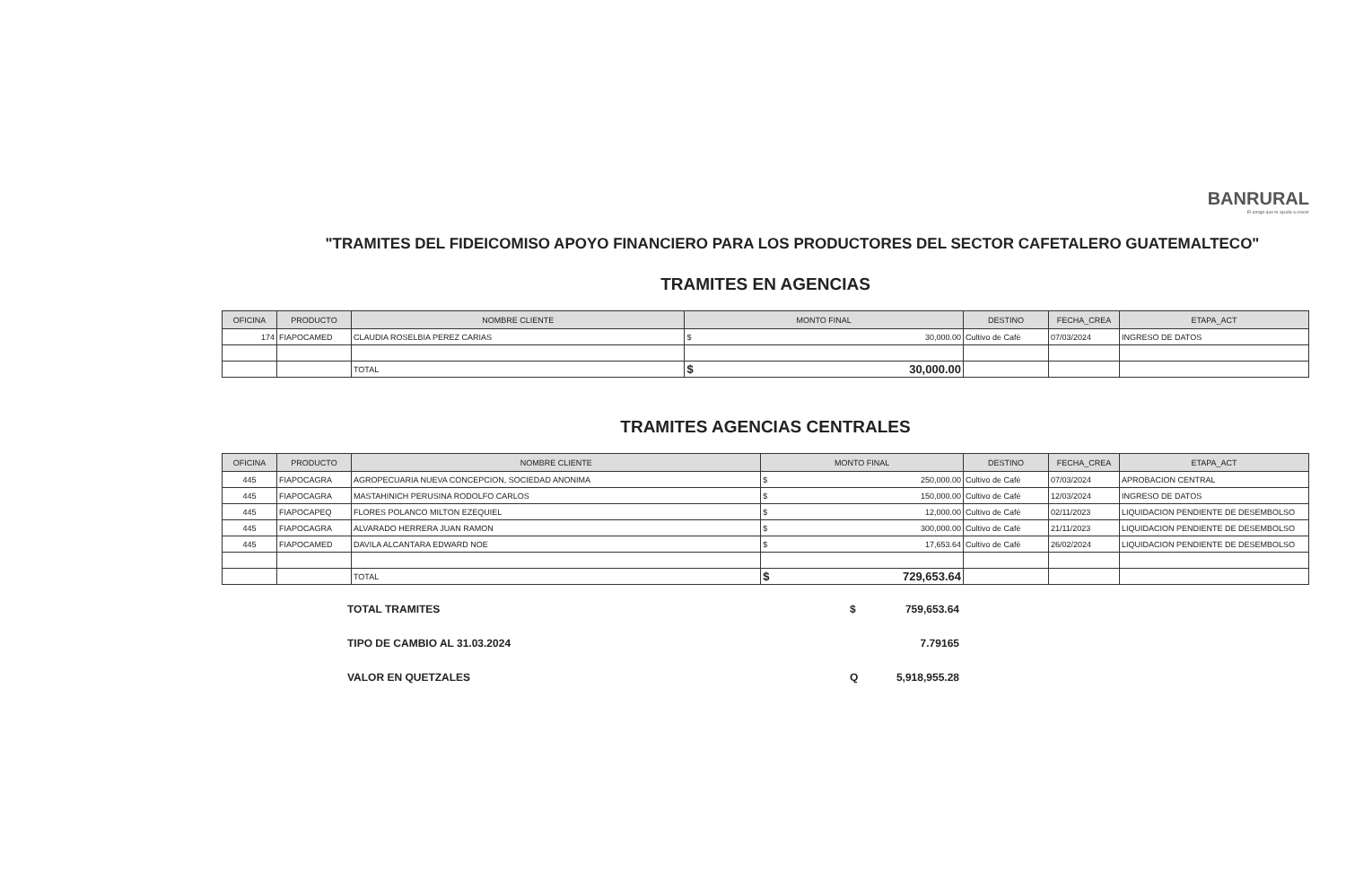BANRURAL
El amigo que te ayuda a crecer
"TRAMITES DEL FIDEICOMISO APOYO FINANCIERO PARA LOS PRODUCTORES DEL SECTOR CAFETALERO GUATEMALTECO"
TRAMITES EN AGENCIAS
| OFICINA | PRODUCTO | NOMBRE CLIENTE | MONTO FINAL | | DESTINO | FECHA_CREA | ETAPA_ACT |
| --- | --- | --- | --- | --- | --- | --- | --- |
| 174 | FIAPOCAMED | CLAUDIA ROSELBIA PEREZ CARIAS | $ | 30,000.00 | Cultivo de Café | 07/03/2024 | INGRESO DE DATOS |
| | | TOTAL | $ | 30,000.00 | | | |
TRAMITES AGENCIAS CENTRALES
| OFICINA | PRODUCTO | NOMBRE CLIENTE | MONTO FINAL | | DESTINO | FECHA_CREA | ETAPA_ACT |
| --- | --- | --- | --- | --- | --- | --- | --- |
| 445 | FIAPOCAGRA | AGROPECUARIA NUEVA CONCEPCION, SOCIEDAD ANONIMA | $ | 250,000.00 | Cultivo de Café | 07/03/2024 | APROBACION CENTRAL |
| 445 | FIAPOCAGRA | MASTAHINICH PERUSINA RODOLFO CARLOS | $ | 150,000.00 | Cultivo de Café | 12/03/2024 | INGRESO DE DATOS |
| 445 | FIAPOCAPEQ | FLORES POLANCO MILTON EZEQUIEL | $ | 12,000.00 | Cultivo de Café | 02/11/2023 | LIQUIDACION PENDIENTE DE DESEMBOLSO |
| 445 | FIAPOCAGRA | ALVARADO HERRERA JUAN RAMON | $ | 300,000.00 | Cultivo de Café | 21/11/2023 | LIQUIDACION PENDIENTE DE DESEMBOLSO |
| 445 | FIAPOCAMED | DAVILA ALCANTARA EDWARD NOE | $ | 17,653.64 | Cultivo de Café | 26/02/2024 | LIQUIDACION PENDIENTE DE DESEMBOLSO |
| | | TOTAL | $ | 729,653.64 | | | |
TOTAL TRAMITES $ 759,653.64
TIPO DE CAMBIO AL 31.03.2024 7.79165
VALOR EN QUETZALES Q 5,918,955.28